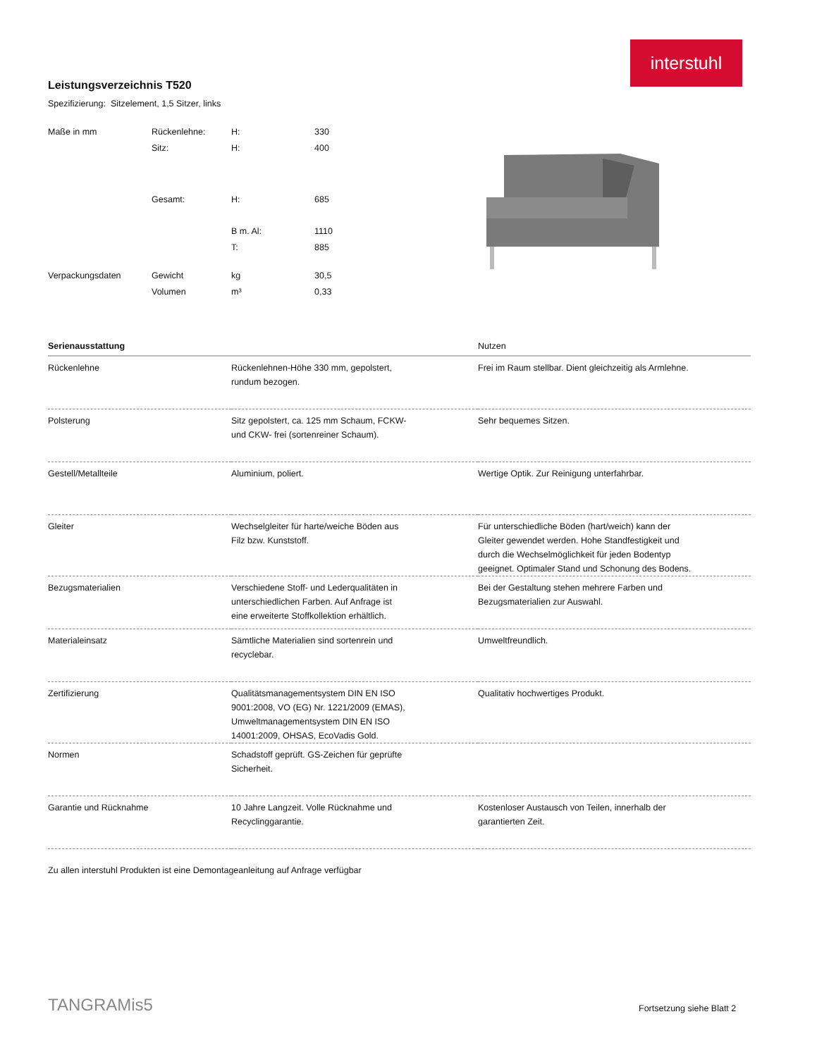interstuhl
Leistungsverzeichnis T520
Spezifizierung: Sitzelement, 1,5 Sitzer, links
| Maße in mm | Rückenlehne: | H: | 330 |
| | Sitz: | H: | 400 |
| | Gesamt: | H: | 685 |
| | | B m. Al: | 1110 |
| | | T: | 885 |
| Verpackungsdaten | Gewicht | kg | 30,5 |
| | Volumen | m³ | 0,33 |
| Serienausstattung | | Nutzen |
| --- | --- | --- |
| Rückenlehne | Rückenlehnen-Höhe 330 mm, gepolstert, rundum bezogen. | Frei im Raum stellbar. Dient gleichzeitig als Armlehne. |
| Polsterung | Sitz gepolstert, ca. 125 mm Schaum, FCKW- und CKW- frei (sortenreiner Schaum). | Sehr bequemes Sitzen. |
| Gestell/Metallteile | Aluminium, poliert. | Wertige Optik. Zur Reinigung unterfahrbar. |
| Gleiter | Wechselgleiter für harte/weiche Böden aus Filz bzw. Kunststoff. | Für unterschiedliche Böden (hart/weich) kann der Gleiter gewendet werden. Hohe Standfestigkeit und durch die Wechselmöglichkeit für jeden Bodentyp geeignet. Optimaler Stand und Schonung des Bodens. |
| Bezugsmaterialien | Verschiedene Stoff- und Lederqualitäten in unterschiedlichen Farben. Auf Anfrage ist eine erweiterte Stoffkollektion erhältlich. | Bei der Gestaltung stehen mehrere Farben und Bezugsmaterialien zur Auswahl. |
| Materialeinsatz | Sämtliche Materialien sind sortenrein und recyclebar. | Umweltfreundlich. |
| Zertifizierung | Qualitätsmanagementsystem DIN EN ISO 9001:2008, VO (EG) Nr. 1221/2009 (EMAS), Umweltmanagementsystem DIN EN ISO 14001:2009, OHSAS, EcoVadis Gold. | Qualitativ hochwertiges Produkt. |
| Normen | Schadstoff geprüft. GS-Zeichen für geprüfte Sicherheit. | |
| Garantie und Rücknahme | 10 Jahre Langzeit. Volle Rücknahme und Recyclinggarantie. | Kostenloser Austausch von Teilen, innerhalb der garantierten Zeit. |
Zu allen interstuhl Produkten ist eine Demontageanleitung auf Anfrage verfügbar
TANGRAMis5 Fortsetzung siehe Blatt 2